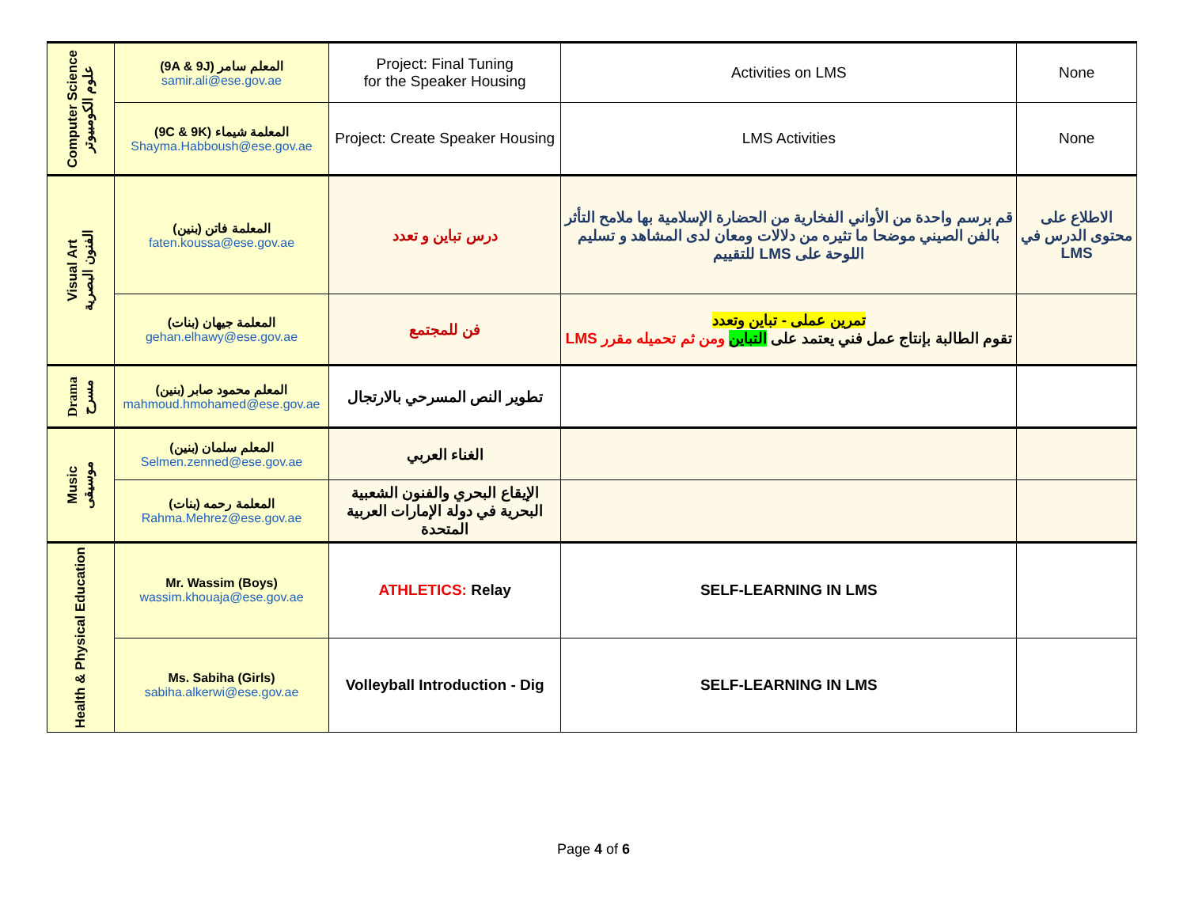| Computer Science علوم الكومبيوتر | (9A & 9J) المعلم سامر samir.ali@ese.gov.ae | Project: Final Tuning for the Speaker Housing | Activities on LMS | None |
| | (9C & 9K) المعلمة شيماء Shayma.Habboush@ese.gov.ae | Project: Create Speaker Housing | LMS Activities | None |
| Visual Art الفنون البصرية | المعلمة فاتن (بنين) faten.koussa@ese.gov.ae | درس تباين و تعدد | قم برسم واحدة من الأواني الفخارية من الحضارة الإسلامية بها ملامح التأثر بالفن الصيني موضحا ما تثيره من دلالات ومعان لدى المشاهد و تسليم اللوحة على LMS للتقييم | الاطلاع على محتوى الدرس في LMS |
| | المعلمة جيهان (بنات) gehan.elhawy@ese.gov.ae | فن للمجتمع | تمرين عملى - تباين وتعدد تقوم الطالبة بإنتاج عمل فني يعتمد على التباين ومن ثم تحميله مقرر LMS | |
| Drama مسرح | المعلم محمود صابر (بنين) mahmoud.hmohamed@ese.gov.ae | تطوير النص المسرحي بالارتجال | | |
| Music موسيقى | المعلم سلمان (بنين) Selmen.zenned@ese.gov.ae | الغناء العربي | | |
| | المعلمة رحمه (بنات) Rahma.Mehrez@ese.gov.ae | الإيقاع البحري والفنون الشعبية البحرية في دولة الإمارات العربية المتحدة | | |
| Health & Physical Education | Mr. Wassim (Boys) wassim.khouaja@ese.gov.ae | ATHLETICS: Relay | SELF-LEARNING IN LMS | |
| | Ms. Sabiha (Girls) sabiha.alkerwi@ese.gov.ae | Volleyball Introduction - Dig | SELF-LEARNING IN LMS | |
Page 4 of 6